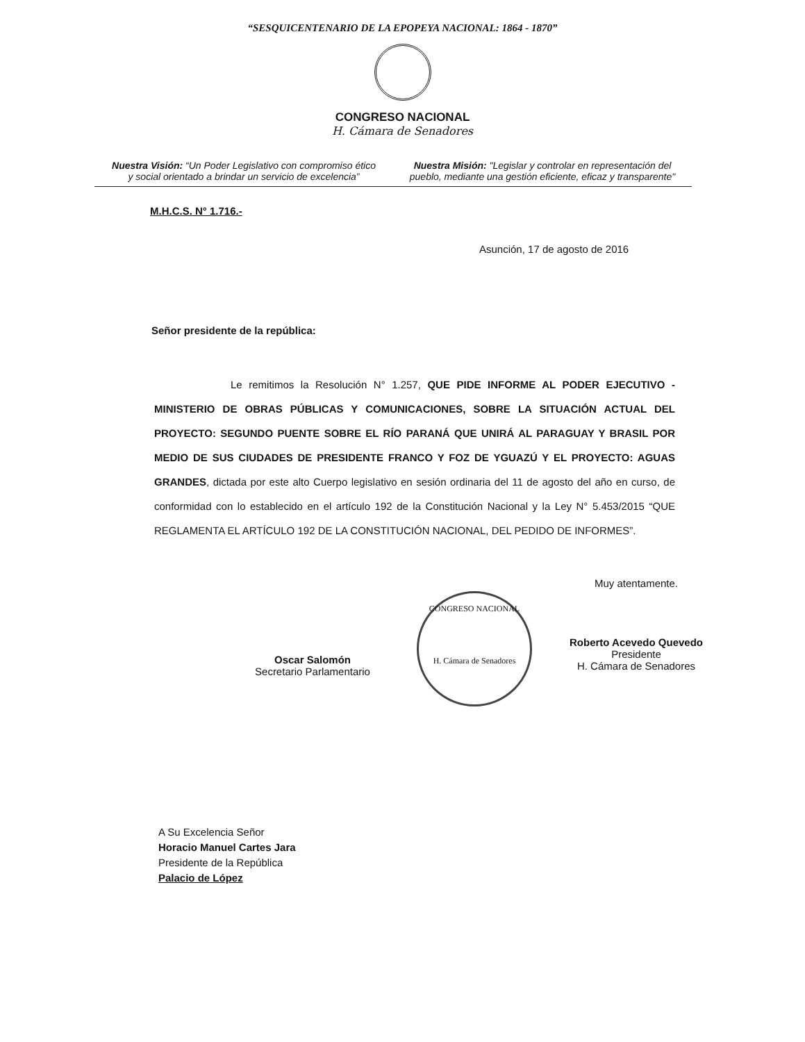“SESQUICENTENARIO DE LA EPOPEYA NACIONAL: 1864 - 1870”
CONGRESO NACIONAL
H. Cámara de Senadores
Nuestra Visión: “Un Poder Legislativo con compromiso ético y social orientado a brindar un servicio de excelencia”
Nuestra Misión: "Legislar y controlar en representación del pueblo, mediante una gestión eficiente, eficaz y transparente"
M.H.C.S. N° 1.716.-
Asunción, 17 de agosto de 2016
Señor presidente de la república:
Le remitimos la Resolución N° 1.257, QUE PIDE INFORME AL PODER EJECUTIVO - MINISTERIO DE OBRAS PÚBLICAS Y COMUNICACIONES, SOBRE LA SITUACIÓN ACTUAL DEL PROYECTO: SEGUNDO PUENTE SOBRE EL RÍO PARANÁ QUE UNIRÁ AL PARAGUAY Y BRASIL POR MEDIO DE SUS CIUDADES DE PRESIDENTE FRANCO Y FOZ DE YGUAZÚ Y EL PROYECTO: AGUAS GRANDES, dictada por este alto Cuerpo legislativo en sesión ordinaria del 11 de agosto del año en curso, de conformidad con lo establecido en el artículo 192 de la Constitución Nacional y la Ley N° 5.453/2015 “QUE REGLAMENTA EL ARTÍCULO 192 DE LA CONSTITUCIÓN NACIONAL, DEL PEDIDO DE INFORMES”.
Oscar Salomón
Secretario Parlamentario
CONGRESO NACIONAL
H. Cámara de Senadores
Muy atentamente.
Roberto Acevedo Quevedo
Presidente
H. Cámara de Senadores
A Su Excelencia Señor
Horacio Manuel Cartes Jara
Presidente de la República
Palacio de López